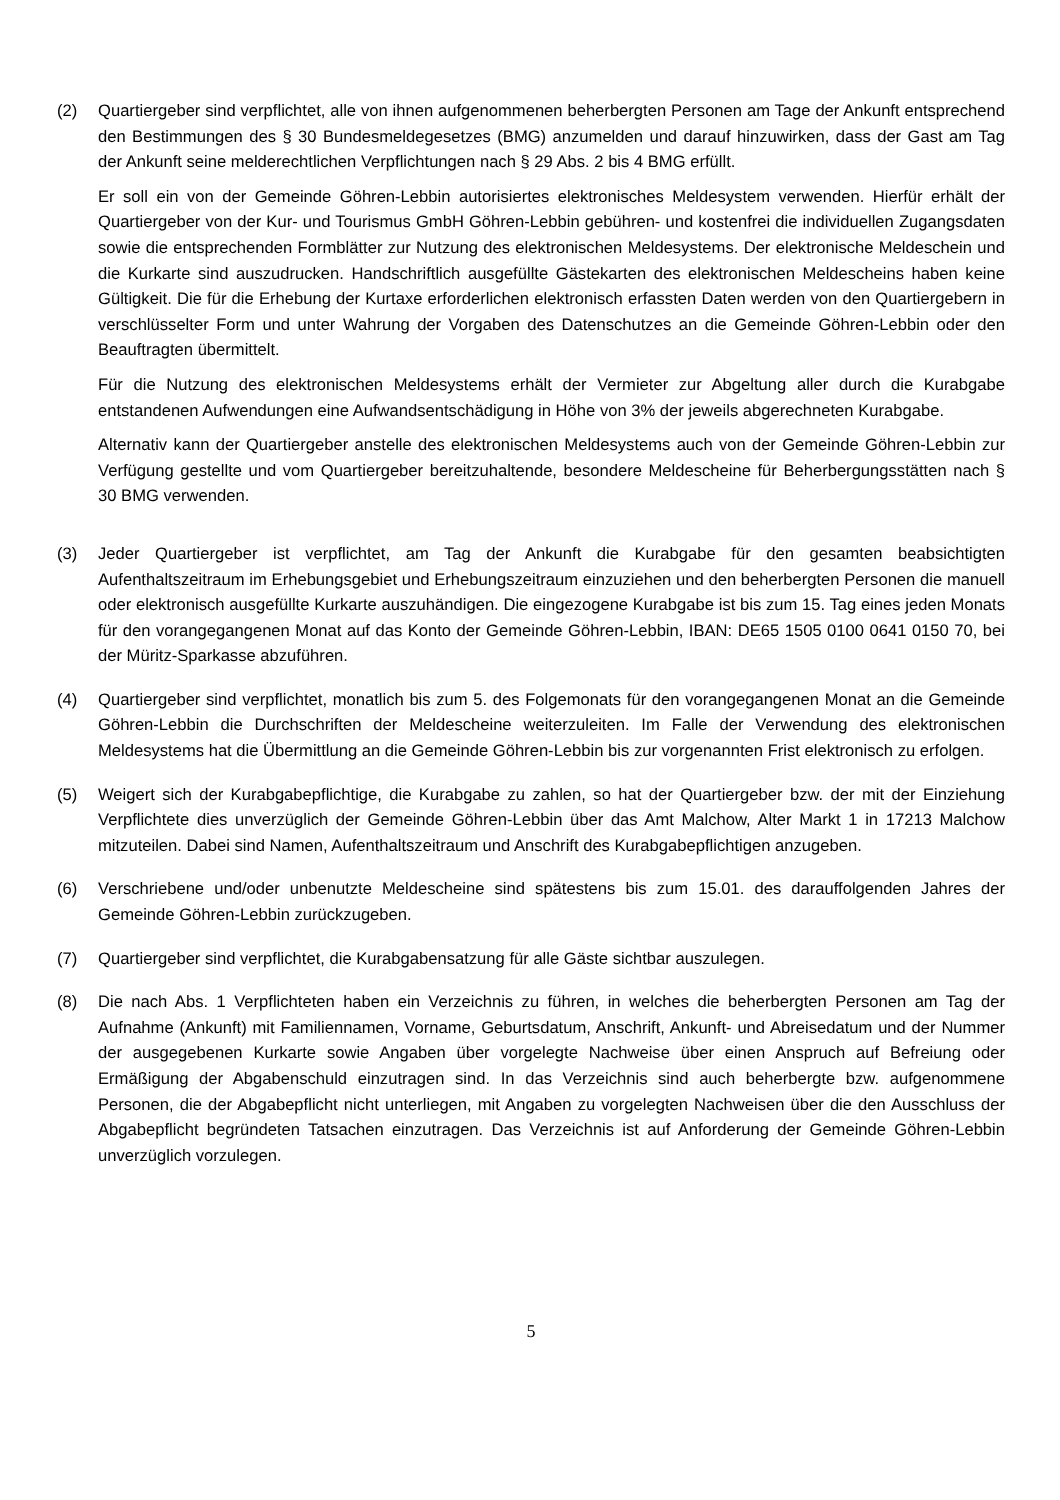(2) Quartiergeber sind verpflichtet, alle von ihnen aufgenommenen beherbergten Personen am Tage der Ankunft entsprechend den Bestimmungen des § 30 Bundesmeldegesetzes (BMG) anzumelden und darauf hinzuwirken, dass der Gast am Tag der Ankunft seine melderechtlichen Verpflichtungen nach § 29 Abs. 2 bis 4 BMG erfüllt.
Er soll ein von der Gemeinde Göhren-Lebbin autorisiertes elektronisches Meldesystem verwenden. Hierfür erhält der Quartiergeber von der Kur- und Tourismus GmbH Göhren-Lebbin gebühren- und kostenfrei die individuellen Zugangsdaten sowie die entsprechenden Formblätter zur Nutzung des elektronischen Meldesystems. Der elektronische Meldeschein und die Kurkarte sind auszudrucken. Handschriftlich ausgefüllte Gästekarten des elektronischen Meldescheins haben keine Gültigkeit. Die für die Erhebung der Kurtaxe erforderlichen elektronisch erfassten Daten werden von den Quartiergebern in verschlüsselter Form und unter Wahrung der Vorgaben des Datenschutzes an die Gemeinde Göhren-Lebbin oder den Beauftragten übermittelt.
Für die Nutzung des elektronischen Meldesystems erhält der Vermieter zur Abgeltung aller durch die Kurabgabe entstandenen Aufwendungen eine Aufwandsentschädigung in Höhe von 3% der jeweils abgerechneten Kurabgabe.
Alternativ kann der Quartiergeber anstelle des elektronischen Meldesystems auch von der Gemeinde Göhren-Lebbin zur Verfügung gestellte und vom Quartiergeber bereitzuhaltende, besondere Meldescheine für Beherbergungsstätten nach § 30 BMG verwenden.
(3) Jeder Quartiergeber ist verpflichtet, am Tag der Ankunft die Kurabgabe für den gesamten beabsichtigten Aufenthaltszeitraum im Erhebungsgebiet und Erhebungszeitraum einzuziehen und den beherbergten Personen die manuell oder elektronisch ausgefüllte Kurkarte auszuhändigen. Die eingezogene Kurab­gabe ist bis zum 15. Tag eines jeden Monats für den vorangegangenen Monat auf das Konto der Gemeinde Göhren-Lebbin, IBAN: DE65 1505 0100 0641 0150 70, bei der Müritz-Sparkasse abzuführen.
(4) Quartiergeber sind verpflichtet, monatlich bis zum 5. des Folgemonats für den vorangegangenen Monat an die Gemeinde Göhren-Lebbin die Durchschriften der Meldescheine weiterzuleiten. Im Falle der Verwendung des elektronischen Meldesystems hat die Übermittlung an die Gemeinde Göhren-Lebbin bis zur vorgenannten Frist elektronisch zu erfolgen.
(5) Weigert sich der Kurabgabepflichtige, die Kurabgabe zu zahlen, so hat der Quartiergeber bzw. der mit der Einziehung Verpflichtete dies unverzüglich der Gemeinde Göhren-Lebbin über das Amt Malchow, Alter Markt 1 in 17213 Malchow mitzuteilen. Dabei sind Namen, Aufenthaltszeitraum und Anschrift des Kurabgabepflichtigen anzugeben.
(6) Verschriebene und/oder unbenutzte Meldescheine sind spätestens bis zum 15.01. des darauffolgenden Jahres der Gemeinde Göhren-Lebbin zurückzugeben.
(7) Quartiergeber sind verpflichtet, die Kurabgabensatzung für alle Gäste sichtbar auszulegen.
(8) Die nach Abs. 1 Verpflichteten haben ein Verzeichnis zu führen, in welches die beherbergten Personen am Tag der Aufnahme (Ankunft) mit Familiennamen, Vorname, Geburtsdatum, Anschrift, Ankunft- und Abreisedatum und der Nummer der ausgegebenen Kurkarte sowie Angaben über vorgelegte Nachweise über einen Anspruch auf Befreiung oder Ermäßigung der Abgabenschuld einzutragen sind. In das Ver­zeichnis sind auch beherbergte bzw. aufgenommene Personen, die der Abgabepflicht nicht unterliegen, mit Angaben zu vorgelegten Nachweisen über die den Ausschluss der Abgabepflicht begründeten Tat­sachen einzutragen. Das Verzeichnis ist auf Anforderung der Gemeinde Göhren-Lebbin unverzüglich vorzulegen.
5